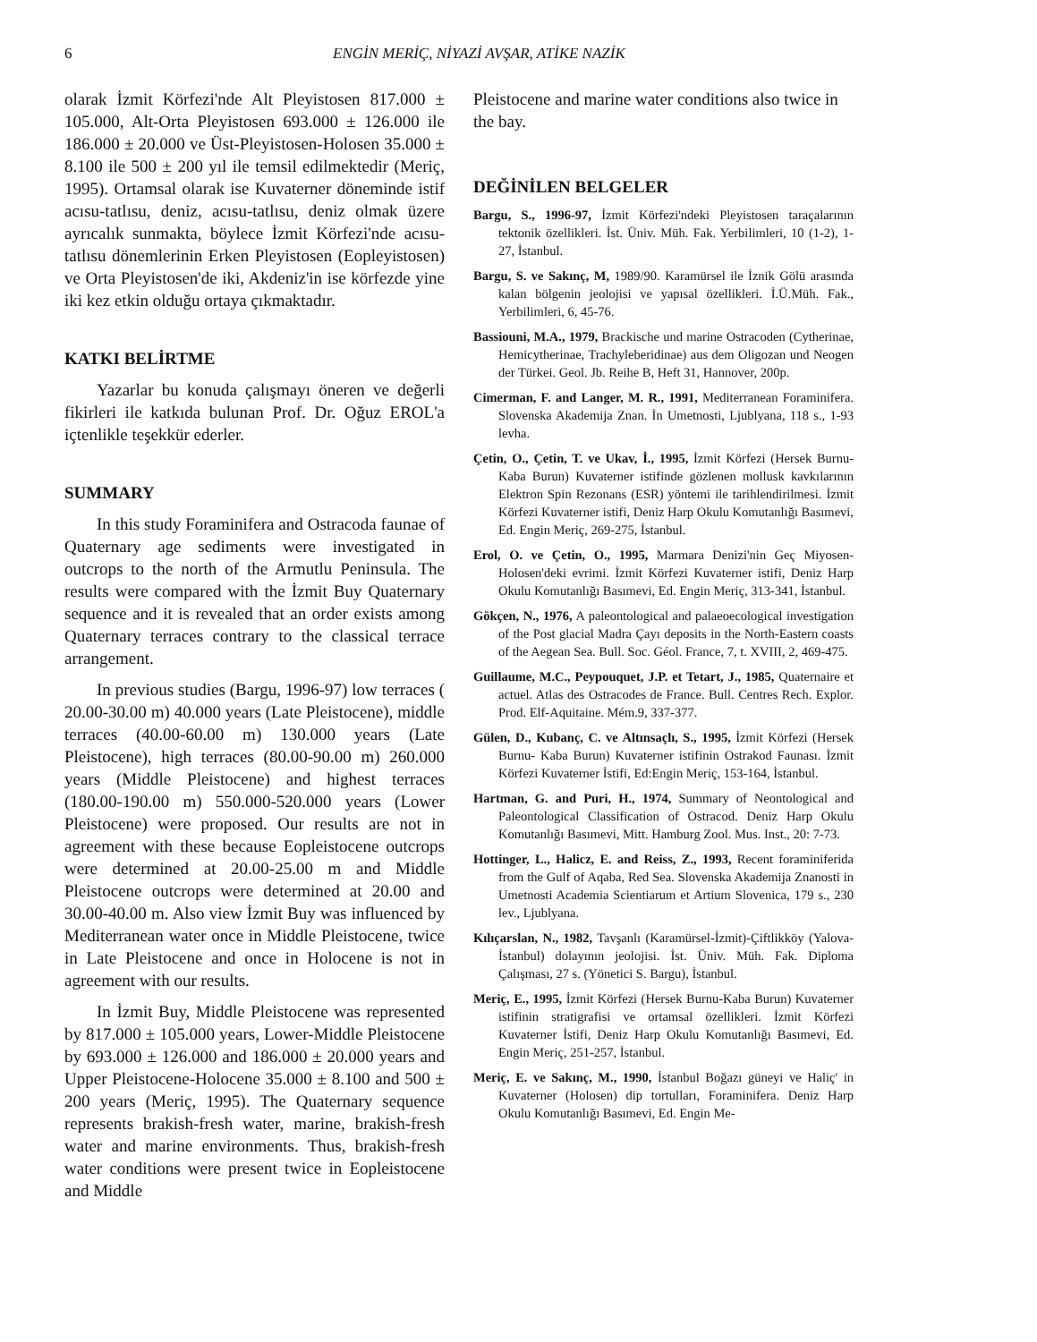6 ENGİN MERİÇ, NİYAZİ AVŞAR, ATİKE NAZİK
olarak İzmit Körfezi'nde Alt Pleyistosen 817.000 ± 105.000, Alt-Orta Pleyistosen 693.000 ± 126.000 ile 186.000 ± 20.000 ve Üst-Pleyistosen-Holosen 35.000 ± 8.100 ile 500 ± 200 yıl ile temsil edilmektedir (Meriç, 1995). Ortamsal olarak ise Kuvaterner döneminde istif acısu-tatlısu, deniz, acısu-tatlısu, deniz olmak üzere ayrıcalık sunmakta, böylece İzmit Körfezi'nde acısu-tatlısu dönemlerinin Erken Pleyistosen (Eopleyistosen) ve Orta Pleyistosen'de iki, Akdeniz'in ise körfezde yine iki kez etkin olduğu ortaya çıkmaktadır.
KATKI BELİRTME
Yazarlar bu konuda çalışmayı öneren ve değerli fikirleri ile katkıda bulunan Prof. Dr. Oğuz EROL'a içtenlikle teşekkür ederler.
SUMMARY
In this study Foraminifera and Ostracoda faunae of Quaternary age sediments were investigated in outcrops to the north of the Armutlu Peninsula. The results were compared with the İzmit Buy Quaternary sequence and it is revealed that an order exists among Quaternary terraces contrary to the classical terrace arrangement.
In previous studies (Bargu, 1996-97) low terraces ( 20.00-30.00 m) 40.000 years (Late Pleistocene), middle terraces (40.00-60.00 m) 130.000 years (Late Pleistocene), high terraces (80.00-90.00 m) 260.000 years (Middle Pleistocene) and highest terraces (180.00-190.00 m) 550.000-520.000 years (Lower Pleistocene) were proposed. Our results are not in agreement with these because Eopleistocene outcrops were determined at 20.00-25.00 m and Middle Pleistocene outcrops were determined at 20.00 and 30.00-40.00 m. Also view İzmit Buy was influenced by Mediterranean water once in Middle Pleistocene, twice in Late Pleistocene and once in Holocene is not in agreement with our results.
In İzmit Buy, Middle Pleistocene was represented by 817.000 ± 105.000 years, Lower-Middle Pleistocene by 693.000 ± 126.000 and 186.000 ± 20.000 years and Upper Pleistocene-Holocene 35.000 ± 8.100 and 500 ± 200 years (Meriç, 1995). The Quaternary sequence represents brakish-fresh water, marine, brakish-fresh water and marine environments. Thus, brakish-fresh water conditions were present twice in Eopleistocene and Middle
Pleistocene and marine water conditions also twice in the bay.
DEĞİNİLEN BELGELER
Bargu, S., 1996-97, İzmit Körfezi'ndeki Pleyistosen taraçalarının tektonik özellikleri. İst. Üniv. Müh. Fak. Yerbilimleri, 10 (1-2), 1-27, İstanbul.
Bargu, S. ve Sakınç, M, 1989/90. Karamürsel ile İznik Gölü arasında kalan bölgenin jeolojisi ve yapısal özellikleri. İ.Ü.Müh. Fak., Yerbilimleri, 6, 45-76.
Bassiouni, M.A., 1979, Brackische und marine Ostracoden (Cytherinae, Hemicytherinae, Trachyleberidinae) aus dem Oligozan und Neogen der Türkei. Geol. Jb. Reihe B, Heft 31, Hannover, 200p.
Cimerman, F. and Langer, M. R., 1991, Mediterranean Foraminifera. Slovenska Akademija Znan. İn Umetnosti, Ljublyana, 118 s., 1-93 levha.
Çetin, O., Çetin, T. ve Ukav, İ., 1995, İzmit Körfezi (Hersek Burnu-Kaba Burun) Kuvaterner istifinde gözlenen mollusk kavkılarının Elektron Spin Rezonans (ESR) yöntemi ile tarihlendirilmesi. İzmit Körfezi Kuvaterner istifi, Deniz Harp Okulu Komutanlığı Basımevi, Ed. Engin Meriç, 269-275, İstanbul.
Erol, O. ve Çetin, O., 1995, Marmara Denizi'nin Geç Miyosen-Holosen'deki evrimi. İzmit Körfezi Kuvaterner istifi, Deniz Harp Okulu Komutanlığı Basımevi, Ed. Engin Meriç, 313-341, İstanbul.
Gökçen, N., 1976, A paleontological and palaeoecological investigation of the Post glacial Madra Çayı deposits in the North-Eastern coasts of the Aegean Sea. Bull. Soc. Géol. France, 7, t. XVIII, 2, 469-475.
Guillaume, M.C., Peypouquet, J.P. et Tetart, J., 1985, Quaternaire et actuel. Atlas des Ostracodes de France. Bull. Centres Rech. Explor. Prod. Elf-Aquitaine. Mém.9, 337-377.
Gülen, D., Kubanç, C. ve Altınsaçlı, S., 1995, İzmit Körfezi (Hersek Burnu- Kaba Burun) Kuvaterner istifinin Ostrakod Faunası. İzmit Körfezi Kuvaterner İstifi, Ed:Engin Meriç, 153-164, İstanbul.
Hartman, G. and Puri, H., 1974, Summary of Neontological and Paleontological Classification of Ostracod. Deniz Harp Okulu Komutanlığı Basımevi, Mitt. Hamburg Zool. Mus. Inst., 20: 7-73.
Hottinger, L., Halicz, E. and Reiss, Z., 1993, Recent foraminiferida from the Gulf of Aqaba, Red Sea. Slovenska Akademija Znanosti in Umetnosti Academia Scientiarum et Artium Slovenica, 179 s., 230 lev., Ljublyana.
Kılıçarslan, N., 1982, Tavşanlı (Karamürsel-İzmit)-Çiftlikköy (Yalova-İstanbul) dolayının jeolojisi. İst. Üniv. Müh. Fak. Diploma Çalışması, 27 s. (Yönetici S. Bargu), İstanbul.
Meriç, E., 1995, İzmit Körfezi (Hersek Burnu-Kaba Burun) Kuvaterner istifinin stratigrafisi ve ortamsal özellikleri. İzmit Körfezi Kuvaterner İstifi, Deniz Harp Okulu Komutanlığı Basımevi, Ed. Engin Meriç, 251-257, İstanbul.
Meriç, E. ve Sakınç, M., 1990, İstanbul Boğazı güneyi ve Haliç' in Kuvaterner (Holosen) dip tortulları, Foraminifera. Deniz Harp Okulu Komutanlığı Basımevi, Ed. Engin Me-